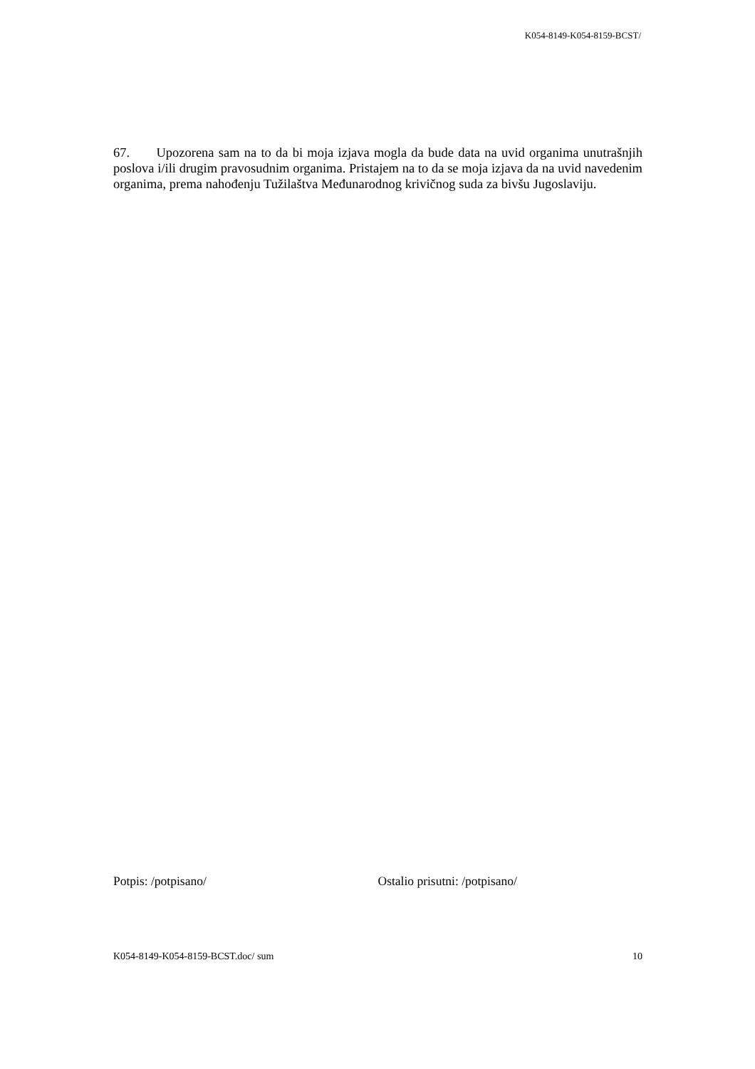K054-8149-K054-8159-BCST/
67. Upozorena sam na to da bi moja izjava mogla da bude data na uvid organima unutrašnjih poslova i/ili drugim pravosudnim organima. Pristajem na to da se moja izjava da na uvid navedenim organima, prema nahođenju Tužilaštva Međunarodnog krivičnog suda za bivšu Jugoslaviju.
Potpis: /potpisano/ Ostalio prisutni: /potpisano/
K054-8149-K054-8159-BCST.doc/ sum 10